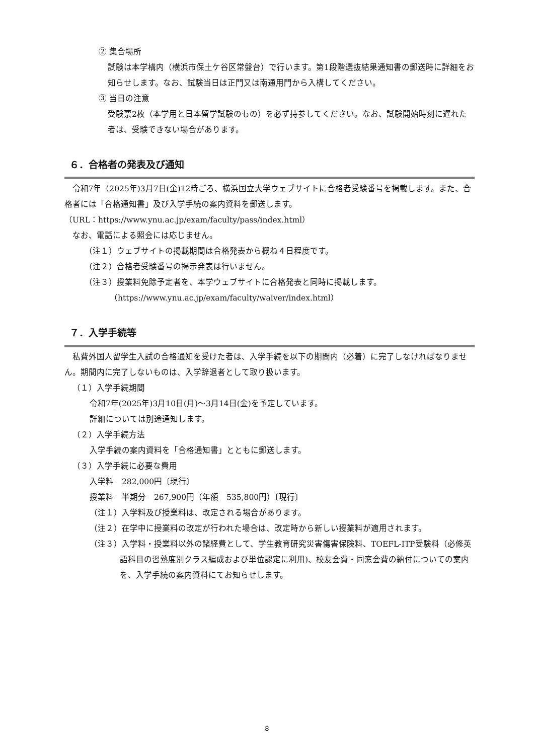② 集合場所
試験は本学構内（横浜市保土ケ谷区常盤台）で行います。第1段階選抜結果通知書の郵送時に詳細をお知らせします。なお、試験当日は正門又は南通用門から入構してください。
③ 当日の注意
受験票2枚（本学用と日本留学試験のもの）を必ず持参してください。なお、試験開始時刻に遅れた者は、受験できない場合があります。
６．合格者の発表及び通知
令和7年（2025年)3月7日(金)12時ごろ、横浜国立大学ウェブサイトに合格者受験番号を掲載します。また、合格者には「合格通知書」及び入学手続の案内資料を郵送します。
（URL：https://www.ynu.ac.jp/exam/faculty/pass/index.html）
なお、電話による照会には応じません。
（注１）ウェブサイトの掲載期間は合格発表から概ね４日程度です。
（注２）合格者受験番号の掲示発表は行いません。
（注３）授業料免除予定者を、本学ウェブサイトに合格発表と同時に掲載します。
（https://www.ynu.ac.jp/exam/faculty/waiver/index.html）
７．入学手続等
私費外国人留学生入試の合格通知を受けた者は、入学手続を以下の期間内（必着）に完了しなければなりません。期間内に完了しないものは、入学辞退者として取り扱います。
（１）入学手続期間
令和7年(2025年)3月10日(月)～3月14日(金)を予定しています。
詳細については別途通知します。
（２）入学手続方法
入学手続の案内資料を「合格通知書」とともに郵送します。
（３）入学手続に必要な費用
入学料　282,000円〔現行〕
授業料　半期分　267,900円（年額　535,800円）〔現行〕
（注１）入学料及び授業料は、改定される場合があります。
（注２）在学中に授業料の改定が行われた場合は、改定時から新しい授業料が適用されます。
（注３）入学料・授業料以外の諸経費として、学生教育研究災害傷害保険料、TOEFL-ITP受験料（必修英語科目の習熟度別クラス編成および単位認定に利用)、校友会費・同窓会費の納付についての案内を、入学手続の案内資料にてお知らせします。
8